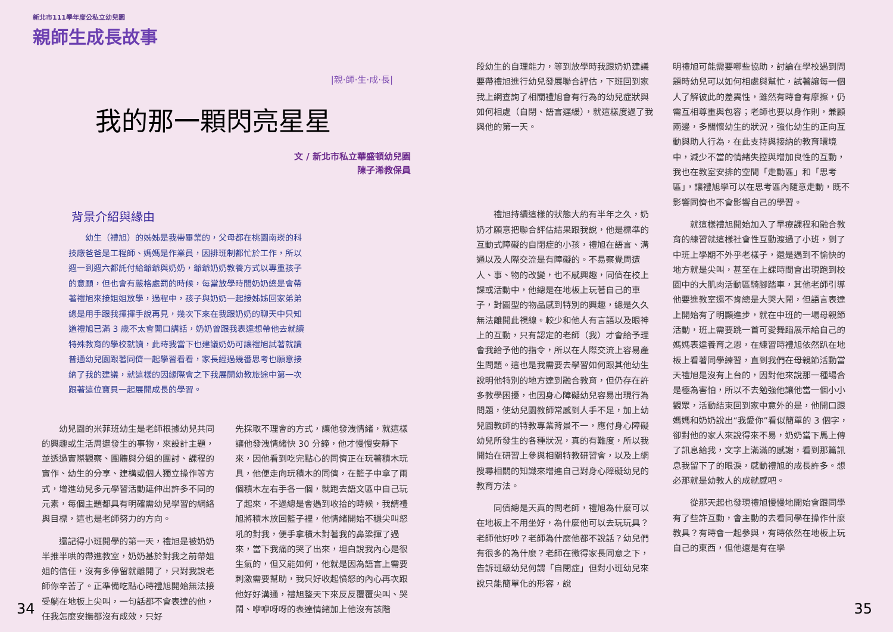新北市111學年度公私立幼兒園
親師生成長故事
|親·師·生·成·長|
我的那一顆閃亮星星
文 / 新北市私立華盛頓幼兒園
陳子浠教保員
背景介紹與緣由
　　幼生（禮旭）的姊姊是我帶畢業的，父母都在桃園南崁的科技廠爸爸是工程師、媽媽是作業員，因排班制都忙於工作，所以週一到週六都託付給爺爺與奶奶，爺爺奶奶教養方式以專重孩子的意願，但也會有嚴格處罰的時候，每當放學時間奶奶總是會帶著禮旭來接姐姐放學，過程中，孩子與奶奶一起接姊姊回家弟弟總是用手跟我揮揮手說再見，幾次下來在我跟奶奶的聊天中只知道禮旭已滿 3 歲不太會開口講話，奶奶曾跟我表達想帶他去就讀特殊教育的學校就讀，此時我當下也建議奶奶可讓禮旭試著就讀普通幼兒園跟著同儕一起學習看看，家長經過幾番思考也願意接納了我的建議，就這樣的因緣際會之下我展開幼教旅途中第一次跟著這位寶貝一起展開成長的學習。
幼兒園的米菲班幼生是老師根據幼兒共同的興趣或生活周遭發生的事物，來設計主題，並透過實際觀察、團體與分組的團討、課程的實作、幼生的分享、建構或個人獨立操作等方式，增進幼兒多元學習活動延伸出許多不同的元素，每個主題都具有明確需幼兒學習的網絡與目標，這也是老師努力的方向。
還記得小班開學的第一天，禮旭是被奶奶半推半哄的帶進教室，奶奶基於對我之前帶姐姐的信任，沒有多停留就離開了，只對我說老師你辛苦了。正準備吃點心時禮旭開始無法接受躺在地板上尖叫，一句話都不會表達的他，任我怎麼安撫都沒有成效，只好
先採取不理會的方式，讓他發洩情緒，就這樣讓他發洩情緒快 30 分鐘，他才慢慢安靜下來，因他看到吃完點心的同儕正在玩著積木玩具，他便走向玩積木的同儕，在籃子中拿了兩個積木左右手各一個，就跑去語文區中自己玩了起來，不過總是會遇到收拾的時候，我請禮旭將積木放回籃子裡，他情緒開始不穩尖叫怒吼的對我，便手拿積木對著我的鼻梁揮了過來，當下我痛的哭了出來，坦白說我內心是很生氣的，但又能如何，他就是因為語言上需要刺激需要幫助，我只好收起憤怒的內心再次跟他好好溝通，禮旭整天下來反反覆覆尖叫、哭鬧、咿咿呀呀的表達情緒加上他沒有該階
段幼生的自理能力，等到放學時我跟奶奶建議要帶禮旭進行幼兒發展聯合評估，下班回到家我上網查詢了相關禮旭會有行為的幼兒症狀與如何相處（自閉、語言遲緩），就這樣度過了我與他的第一天。
禮旭持續這樣的狀態大約有半年之久，奶奶才願意把聯合評估結果跟我說，他是標準的互動式障礙的自閉症的小孩，禮旭在語言、溝通以及人際交流是有障礙的。不易察覺周遭人、事、物的改變，也不感興趣，同儕在校上課或活動中，他總是在地板上玩著自己的車子，對圓型的物品感到特別的興趣，總是久久無法離開此視線。較少和他人有言語以及眼神上的互動，只有認定的老師（我）才會給予理會我給予他的指令，所以在人際交流上容易產生問題。這也是我需要去學習如何跟其他幼生說明他特別的地方達到融合教育，但仍存在許多教學困擾，也因身心障礙幼兒容易出現行為問題，使幼兒園教師常感到人手不足，加上幼兒園教師的特教專業背景不一，應付身心障礙幼兒所發生的各種狀況，真的有難度，所以我開始在研習上參與相關特教研習會，以及上網搜尋相關的知識來增進自己對身心障礙幼兒的教育方法。
同儕總是天真的問老師，禮旭為什麼可以在地板上不用坐好，為什麼他可以去玩玩具？老師他好吵？老師為什麼他都不說話？幼兒們有很多的為什麼？老師在徵得家長同意之下，告訴班級幼兒何謂「自閉症」但對小班幼兒來說只能簡單化的形容，說
明禮旭可能需要哪些協助，討論在學校遇到問題時幼兒可以如何相處與幫忙，試著讓每一個人了解彼此的差異性，雖然有時會有摩擦，仍需互相尊重與包容；老師也要以身作則，兼顧兩邊，多關懷幼生的狀況，強化幼生的正向互動與助人行為，在此支持與接納的教育環境中，減少不當的情緒失控與增加良性的互動，我也在教室安排的空間「走動區」和「思考區」，讓禮旭學可以在思考區內隨意走動，既不影響同儕也不會影響自己的學習。
就這樣禮旭開始加入了早療課程和融合教育的練習就這樣社會性互動渡過了小班，到了中班上學期不外乎老樣子，還是遇到不愉快的地方就是尖叫，甚至在上課時間會出現跑到校園中的大肌肉活動區騎腳踏車，其他老師引導他要進教室還不肯總是大哭大鬧，但語言表達上開始有了明顯進步，就在中班的一場母親節活動，班上需要跳一首可愛舞蹈展示給自己的媽媽表達養育之恩，在練習時禮旭依然趴在地板上看著同學練習，直到我們在母親節活動當天禮旭是沒有上台的，因對他來說那一種場合是極為害怕，所以不去勉強他讓他當一個小小觀眾，活動結束回到家中意外的是，他開口跟媽媽和奶奶說出“我愛你”看似簡單的 3 個字，卻對他的家人來說得來不易，奶奶當下馬上傳了訊息給我，文字上滿滿的感謝，看到那篇訊息我留下了的眼淚，感動禮旭的成長許多。想必那就是幼教人的成就感吧。
從那天起也發現禮旭慢慢地開始會跟同學有了些許互動，會主動的去看同學在操作什麼教具？有時會一起參與，有時依然在地板上玩自己的東西，但他還是有在學
34 35